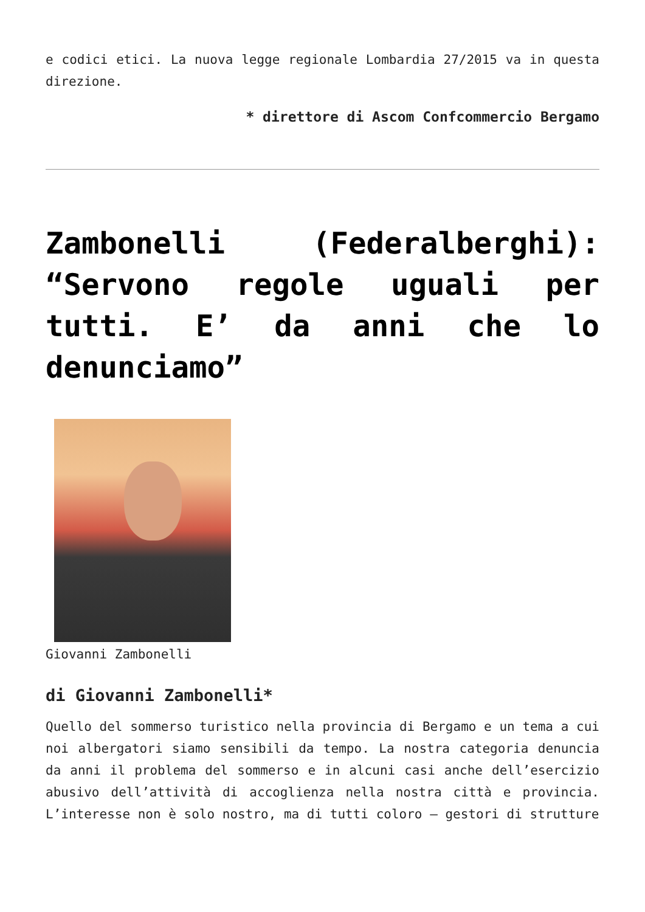e codici etici. La nuova legge regionale Lombardia 27/2015 va in questa direzione.
* direttore di Ascom Confcommercio Bergamo
Zambonelli (Federalberghi): “Servono regole uguali per tutti. E’ da anni che lo denunciamo”
Giovanni Zambonelli
di Giovanni Zambonelli*
Quello del sommerso turistico nella provincia di Bergamo e un tema a cui noi albergatori siamo sensibili da tempo. La nostra categoria denuncia da anni il problema del sommerso e in alcuni casi anche dell’esercizio abusivo dell’attività di accoglienza nella nostra città e provincia. L’interesse non è solo nostro, ma di tutti coloro – gestori di strutture